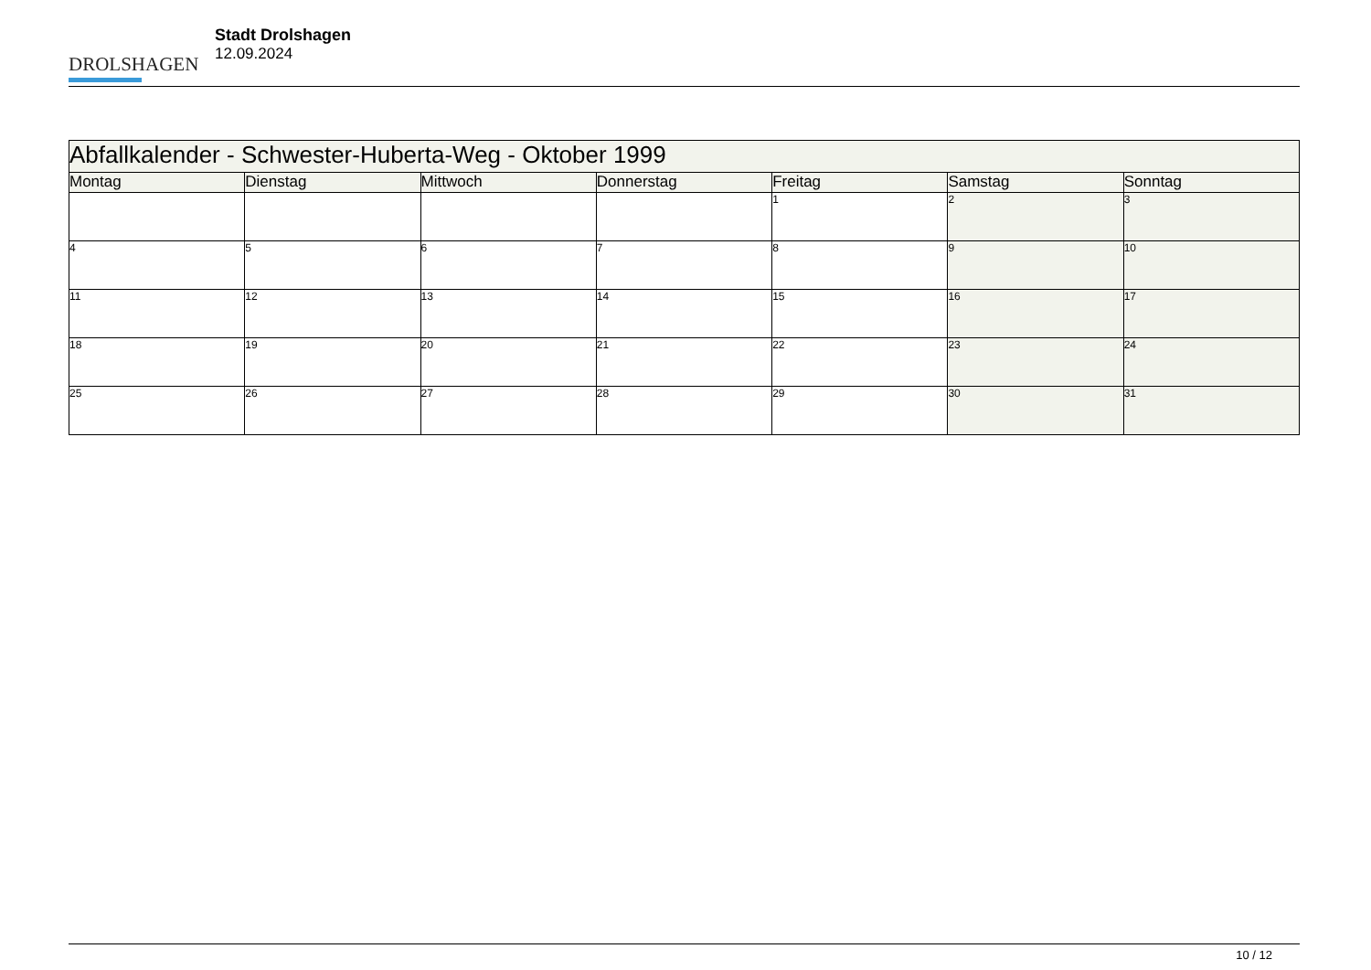DROLSHAGEN
Stadt Drolshagen
12.09.2024
| Abfallkalender - Schwester-Huberta-Weg - Oktober 1999 | | | | | | |
| --- | --- | --- | --- | --- | --- | --- |
| Montag | Dienstag | Mittwoch | Donnerstag | Freitag | Samstag | Sonntag |
| | | | | 1 | 2 | 3 |
| 4 | 5 | 6 | 7 | 8 | 9 | 10 |
| 11 | 12 | 13 | 14 | 15 | 16 | 17 |
| 18 | 19 | 20 | 21 | 22 | 23 | 24 |
| 25 | 26 | 27 | 28 | 29 | 30 | 31 |
10 / 12